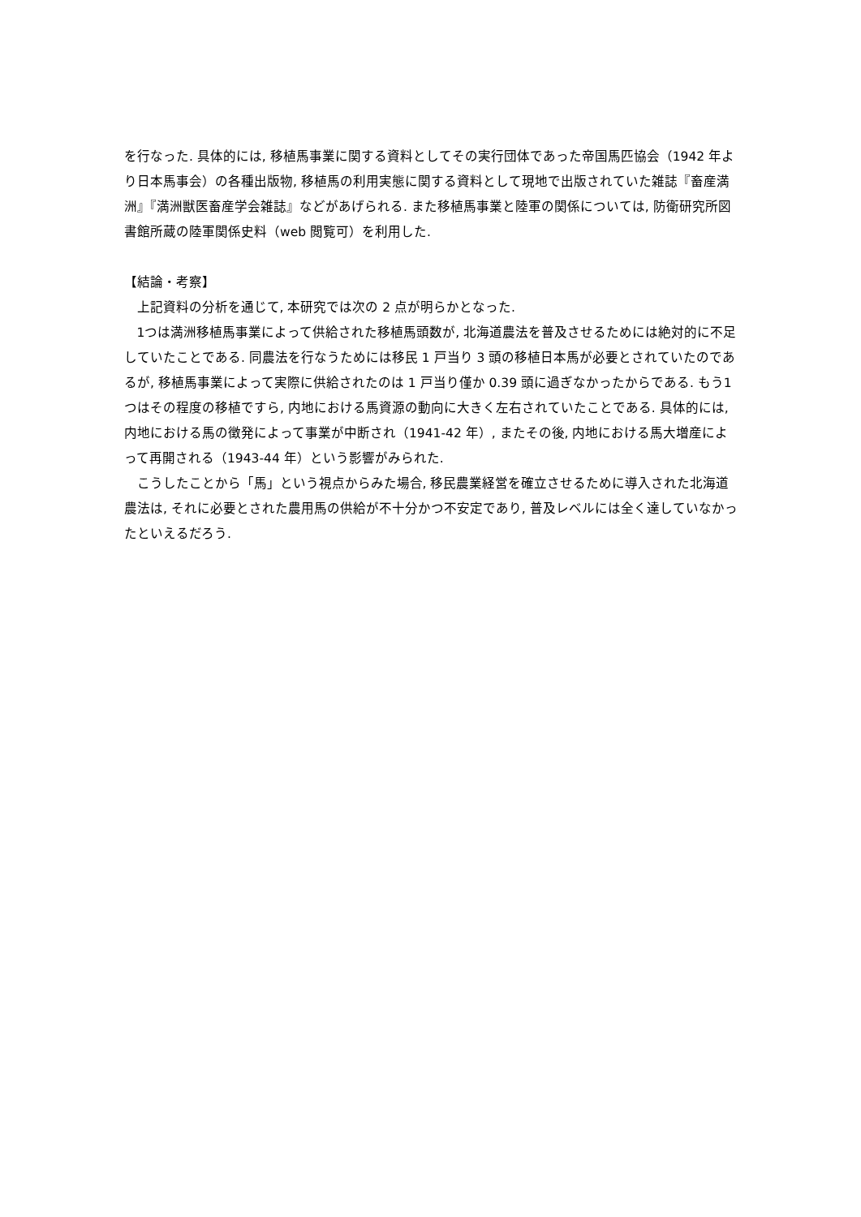を行なった. 具体的には, 移植馬事業に関する資料としてその実行団体であった帝国馬匹協会（1942 年より日本馬事会）の各種出版物, 移植馬の利用実態に関する資料として現地で出版されていた雑誌『畜産満洲』『満洲獣医畜産学会雑誌』などがあげられる. また移植馬事業と陸軍の関係については, 防衛研究所図書館所蔵の陸軍関係史料（web 閲覧可）を利用した.
【結論・考察】
上記資料の分析を通じて, 本研究では次の 2 点が明らかとなった.
1つは満洲移植馬事業によって供給された移植馬頭数が, 北海道農法を普及させるためには絶対的に不足していたことである. 同農法を行なうためには移民 1 戸当り 3 頭の移植日本馬が必要とされていたのであるが, 移植馬事業によって実際に供給されたのは 1 戸当り僅か 0.39 頭に過ぎなかったからである. もう1つはその程度の移植ですら, 内地における馬資源の動向に大きく左右されていたことである. 具体的には, 内地における馬の徴発によって事業が中断され（1941-42 年）, またその後, 内地における馬大増産によって再開される（1943-44 年）という影響がみられた.
こうしたことから「馬」という視点からみた場合, 移民農業経営を確立させるために導入された北海道農法は, それに必要とされた農用馬の供給が不十分かつ不安定であり, 普及レベルには全く達していなかったといえるだろう.